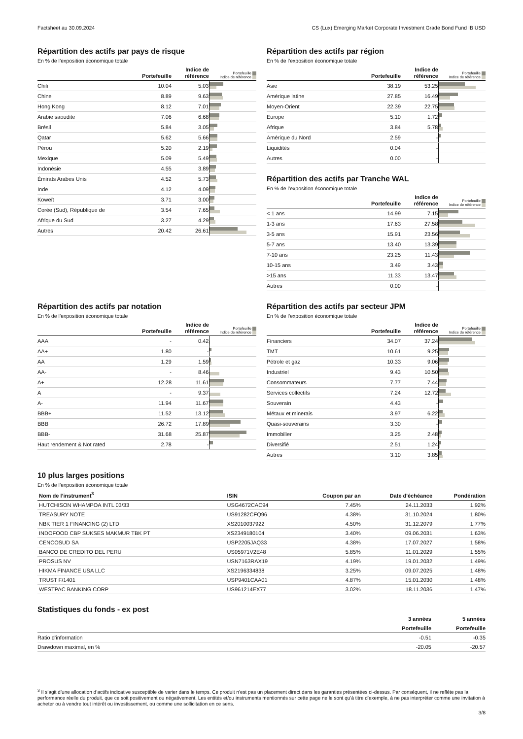Factsheet au 30.09.2024 CS (Lux) Emerging Market Corporate Investment Grade Bond Fund IB USD
Répartition des actifs par pays de risque
En % de l’exposition économique totale
| | Portefeuille | Indice de référence | Portefeuille Indice de référence |
| --- | --- | --- | --- |
| Chili | 10.04 | 5.03 | |
| Chine | 8.89 | 9.63 | |
| Hong Kong | 8.12 | 7.01 | |
| Arabie saoudite | 7.06 | 6.68 | |
| Brésil | 5.84 | 3.05 | |
| Qatar | 5.62 | 5.66 | |
| Pérou | 5.20 | 2.19 | |
| Mexique | 5.09 | 5.49 | |
| Indonésie | 4.55 | 3.89 | |
| Émirats Arabes Unis | 4.52 | 5.73 | |
| Inde | 4.12 | 4.09 | |
| Koweït | 3.71 | 3.00 | |
| Corée (Sud), République de | 3.54 | 7.65 | |
| Afrique du Sud | 3.27 | 4.29 | |
| Autres | 20.42 | 26.61 | |
Répartition des actifs par région
En % de l’exposition économique totale
| | Portefeuille | Indice de référence | Portefeuille Indice de référence |
| --- | --- | --- | --- |
| Asie | 38.19 | 53.25 | |
| Amérique latine | 27.85 | 16.49 | |
| Moyen-Orient | 22.39 | 22.75 | |
| Europe | 5.10 | 1.72 | |
| Afrique | 3.84 | 5.78 | |
| Amérique du Nord | 2.59 | - | |
| Liquidités | 0.04 | - | |
| Autres | 0.00 | - | |
Répartition des actifs par Tranche WAL
En % de l’exposition économique totale
| | Portefeuille | Indice de référence | Portefeuille Indice de référence |
| --- | --- | --- | --- |
| < 1 ans | 14.99 | 7.15 | |
| 1-3 ans | 17.63 | 27.58 | |
| 3-5 ans | 15.91 | 23.56 | |
| 5-7 ans | 13.40 | 13.39 | |
| 7-10 ans | 23.25 | 11.43 | |
| 10-15 ans | 3.49 | 3.43 | |
| >15 ans | 11.33 | 13.47 | |
| Autres | 0.00 | - | |
Répartition des actifs par notation
En % de l’exposition économique totale
| | Portefeuille | Indice de référence | Portefeuille Indice de référence |
| --- | --- | --- | --- |
| AAA | - | 0.42 | |
| AA+ | 1.80 | - | |
| AA | 1.29 | 1.59 | |
| AA- | - | 8.46 | |
| A+ | 12.28 | 11.61 | |
| A | - | 9.37 | |
| A- | 11.94 | 11.67 | |
| BBB+ | 11.52 | 13.12 | |
| BBB | 26.72 | 17.89 | |
| BBB- | 31.68 | 25.87 | |
| Haut rendement & Not rated | 2.78 | - | |
Répartition des actifs par secteur JPM
En % de l’exposition économique totale
| | Portefeuille | Indice de référence | Portefeuille Indice de référence |
| --- | --- | --- | --- |
| Financiers | 34.07 | 37.24 | |
| TMT | 10.61 | 9.25 | |
| Pétrole et gaz | 10.33 | 9.06 | |
| Industriel | 9.43 | 10.50 | |
| Consommateurs | 7.77 | 7.44 | |
| Services collectifs | 7.24 | 12.72 | |
| Souverain | 4.43 | - | |
| Métaux et minerais | 3.97 | 6.22 | |
| Quasi-souverains | 3.30 | - | |
| Immobilier | 3.25 | 2.48 | |
| Diversifié | 2.51 | 1.24 | |
| Autres | 3.10 | 3.85 | |
10 plus larges positions
En % de l’exposition économique totale
| Nom de l’instrument<sup>3</sup> | ISIN | Coupon par an | Date d'échéance | Pondération |
| --- | --- | --- | --- | --- |
| HUTCHISON WHAMPOA INTL 03/33 | USG4672CAC94 | 7.45% | 24.11.2033 | 1.92% |
| TREASURY NOTE | US91282CFQ96 | 4.38% | 31.10.2024 | 1.80% |
| NBK TIER 1 FINANCING (2) LTD | XS2010037922 | 4.50% | 31.12.2079 | 1.77% |
| INDOFOOD CBP SUKSES MAKMUR TBK PT | XS2349180104 | 3.40% | 09.06.2031 | 1.63% |
| CENCOSUD SA | USP2205JAQ33 | 4.38% | 17.07.2027 | 1.58% |
| BANCO DE CREDITO DEL PERU | US05971V2E48 | 5.85% | 11.01.2029 | 1.55% |
| PROSUS NV | USN7163RAX19 | 4.19% | 19.01.2032 | 1.49% |
| HIKMA FINANCE USA LLC | XS2196334838 | 3.25% | 09.07.2025 | 1.48% |
| TRUST F/1401 | USP9401CAA01 | 4.87% | 15.01.2030 | 1.48% |
| WESTPAC BANKING CORP | US961214EX77 | 3.02% | 18.11.2036 | 1.47% |
Statistiques du fonds - ex post
| | 3 années | 5 années |
| --- | --- | --- |
| | Portefeuille | Portefeuille |
| Ratio d’information | -0.51 | -0.35 |
| Drawdown maximal, en % | -20.05 | -20.57 |
<sup>3</sup> Il s’agit d’une allocation d’actifs indicative susceptible de varier dans le temps. Ce produit n’est pas un placement direct dans les garanties présentées ci-dessus. Par conséquent, il ne reflète pas la performance réelle du produit, que ce soit positivement ou négativement. Les entités et/ou instruments mentionnés sur cette page ne le sont qu’à titre d’exemple, à ne pas interpréter comme une invitation à acheter ou à vendre tout intérêt ou investissement, ou comme une sollicitation en ce sens.
3/8